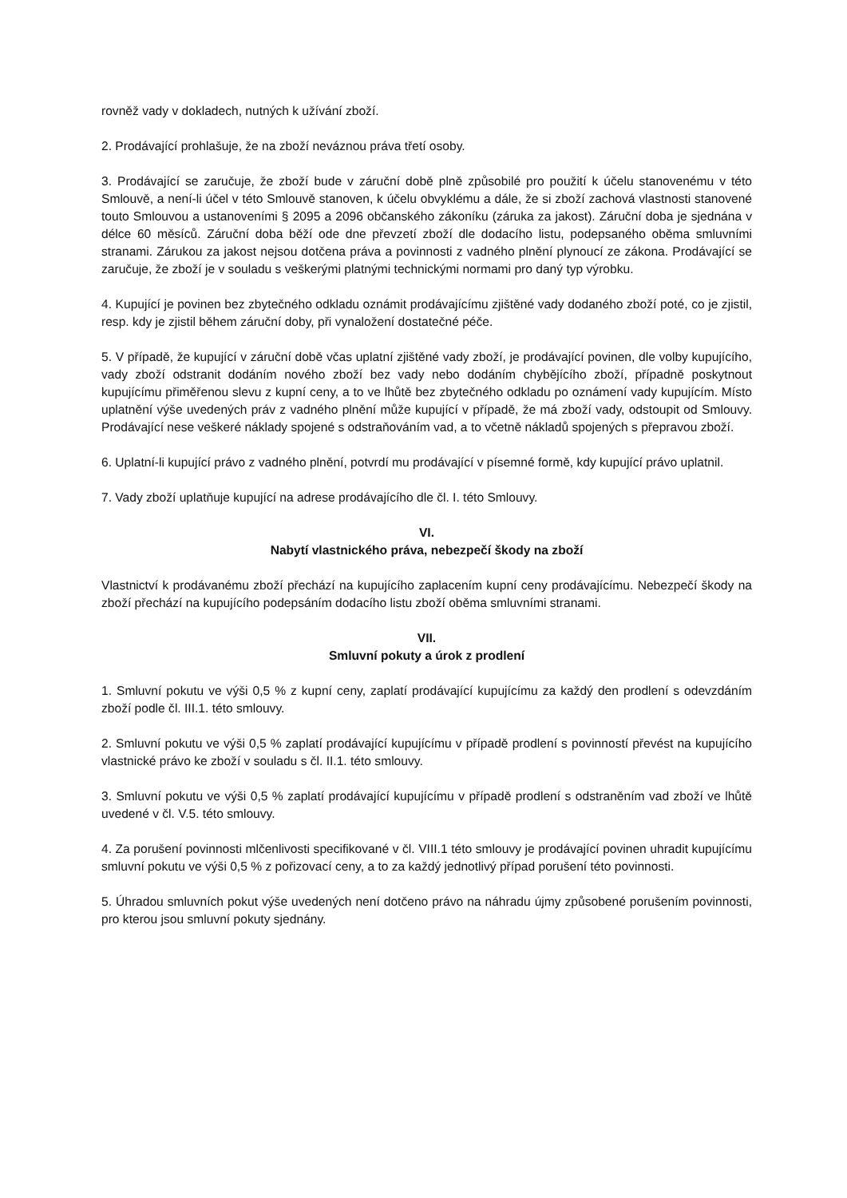rovněž vady v dokladech, nutných k užívání zboží.
2. Prodávající prohlašuje, že na zboží neváznou práva třetí osoby.
3. Prodávající se zaručuje, že zboží bude v záruční době plně způsobilé pro použití k účelu stanovenému v této Smlouvě, a není-li účel v této Smlouvě stanoven, k účelu obvyklému a dále, že si zboží zachová vlastnosti stanovené touto Smlouvou a ustanoveními § 2095 a 2096 občanského zákoníku (záruka za jakost). Záruční doba je sjednána v délce 60 měsíců. Záruční doba běží ode dne převzetí zboží dle dodacího listu, podepsaného oběma smluvními stranami. Zárukou za jakost nejsou dotčena práva a povinnosti z vadného plnění plynoucí ze zákona. Prodávající se zaručuje, že zboží je v souladu s veškerými platnými technickými normami pro daný typ výrobku.
4. Kupující je povinen bez zbytečného odkladu oznámit prodávajícímu zjištěné vady dodaného zboží poté, co je zjistil, resp. kdy je zjistil během záruční doby, při vynaložení dostatečné péče.
5. V případě, že kupující v záruční době včas uplatní zjištěné vady zboží, je prodávající povinen, dle volby kupujícího, vady zboží odstranit dodáním nového zboží bez vady nebo dodáním chybějícího zboží, případně poskytnout kupujícímu přiměřenou slevu z kupní ceny, a to ve lhůtě bez zbytečného odkladu po oznámení vady kupujícím. Místo uplatnění výše uvedených práv z vadného plnění může kupující v případě, že má zboží vady, odstoupit od Smlouvy. Prodávající nese veškeré náklady spojené s odstraňováním vad, a to včetně nákladů spojených s přepravou zboží.
6. Uplatní-li kupující právo z vadného plnění, potvrdí mu prodávající v písemné formě, kdy kupující právo uplatnil.
7. Vady zboží uplatňuje kupující na adrese prodávajícího dle čl. I. této Smlouvy.
VI.
Nabytí vlastnického práva, nebezpečí škody na zboží
Vlastnictví k prodávanému zboží přechází na kupujícího zaplacením kupní ceny prodávajícímu. Nebezpečí škody na zboží přechází na kupujícího podepsáním dodacího listu zboží oběma smluvními stranami.
VII.
Smluvní pokuty a úrok z prodlení
1. Smluvní pokutu ve výši 0,5 % z kupní ceny, zaplatí prodávající kupujícímu za každý den prodlení s odevzdáním zboží podle čl. III.1. této smlouvy.
2. Smluvní pokutu ve výši 0,5 % zaplatí prodávající kupujícímu v případě prodlení s povinností převést na kupujícího vlastnické právo ke zboží v souladu s čl. II.1. této smlouvy.
3. Smluvní pokutu ve výši 0,5 % zaplatí prodávající kupujícímu v případě prodlení s odstraněním vad zboží ve lhůtě uvedené v čl. V.5. této smlouvy.
4. Za porušení povinnosti mlčenlivosti specifikované v čl. VIII.1 této smlouvy je prodávající povinen uhradit kupujícímu smluvní pokutu ve výši 0,5 % z pořizovací ceny, a to za každý jednotlivý případ porušení této povinnosti.
5. Úhradou smluvních pokut výše uvedených není dotčeno právo na náhradu újmy způsobené porušením povinnosti, pro kterou jsou smluvní pokuty sjednány.